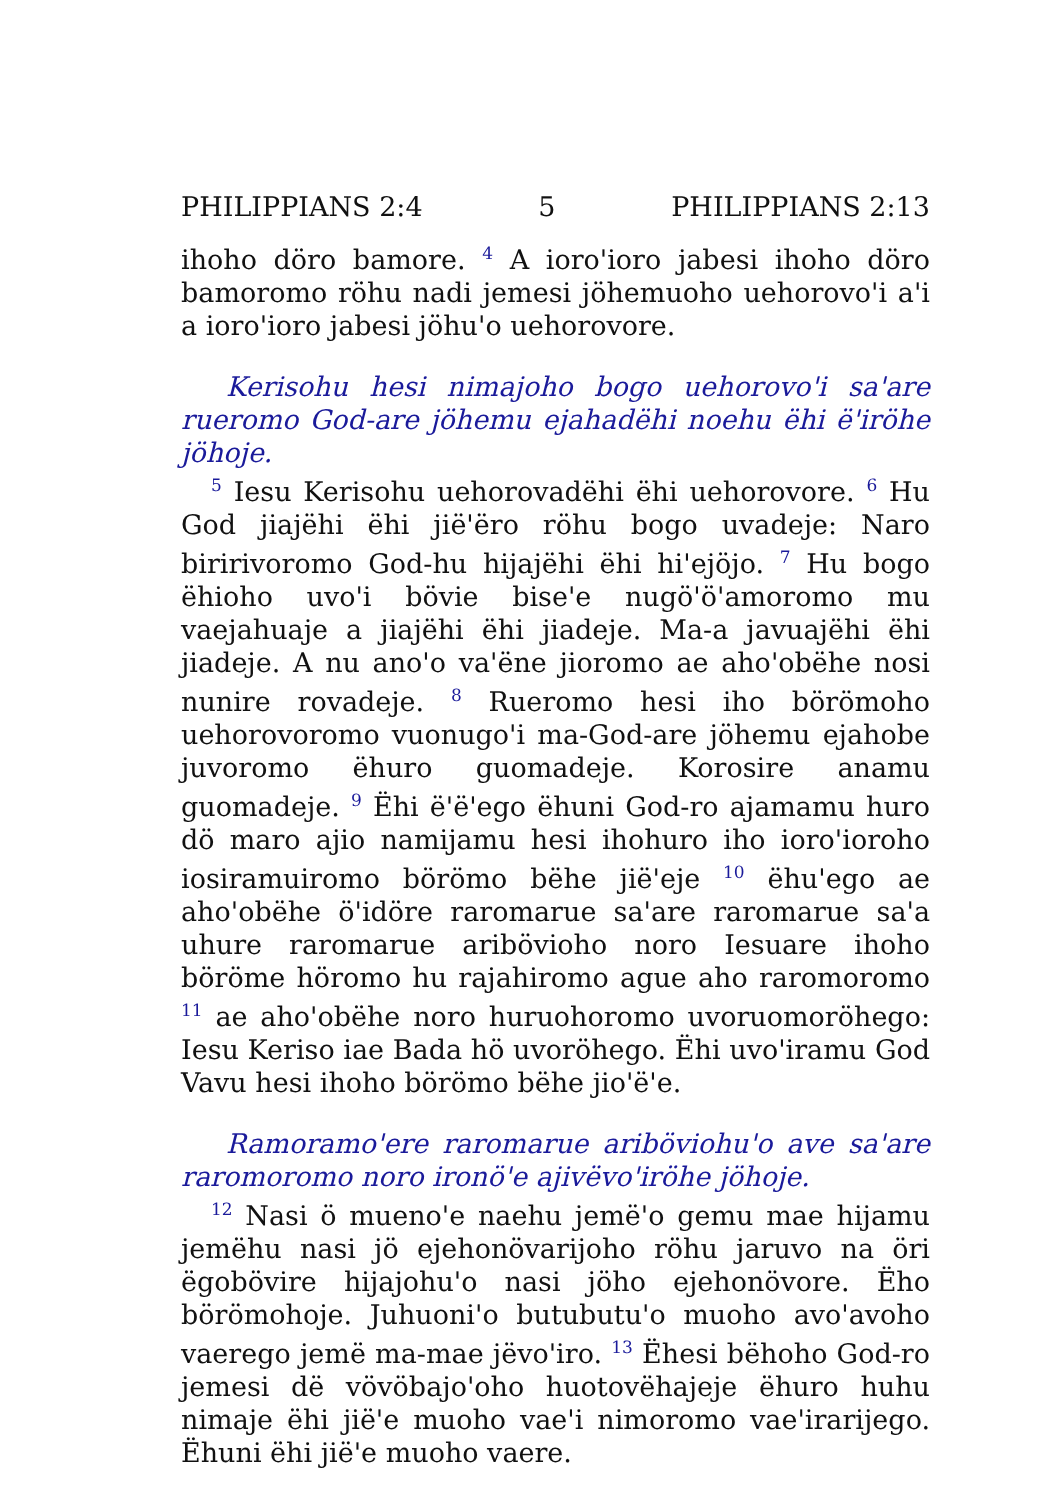PHILIPPIANS 2:4 5 PHILIPPIANS 2:13
ihoho döro bamore. <sup>4</sup> A ioroꞌioro jabesi ihoho döro bamoromo röhu nadi jemesi jöhemuoho uehorovoꞌi aꞌi a ioroꞌioro jabesi jöhuꞌo uehorovore.
Kerisohu hesi nimajoho bogo uehorovoꞌi saꞌare rueromo God-are jöhemu ejahadëhi noehu ëhi ëꞌiröhe jöhoje.
<sup>5</sup> Iesu Kerisohu uehorovadëhi ëhi uehorovore. <sup>6</sup> Hu God jiajëhi ëhi jiëꞌëro röhu bogo uvadeje: Naro biririvoromo God-hu hijajëhi ëhi hiꞌejöjo. <sup>7</sup> Hu bogo ëhioho uvoꞌi bövie biseꞌe nugöꞌöꞌamoromo mu vaejahuaje a jiajëhi ëhi jiadeje. Ma-a javuajëhi ëhi jiadeje. A nu anoꞌo vaꞌëne jioromo ae ahoꞌobëhe nosi nunire rovadeje. <sup>8</sup> Rueromo hesi iho börömoho uehorovoromo vuonugoꞌi ma-God-are jöhemu ejahobe juvoromo ëhuro guomadeje. Korosire anamu guomadeje. <sup>9</sup> Ëhi ëꞌëꞌego ëhuni God-ro ajamamu huro dö maro ajio namijamu hesi ihohuro iho ioroꞌioroho iosiramuiromo börömo bëhe jiëꞌeje <sup>10</sup> ëhuꞌego ae ahoꞌobëhe öꞌidöre raromarue saꞌare raromarue saꞌa uhure raromarue aribövioho noro Iesuare ihoho böröme höromo hu rajahiromo ague aho raromoromo <sup>11</sup> ae ahoꞌobëhe noro huruohoromo uvoruomoröhego: Iesu Keriso iae Bada hö uvoröhego. Ëhi uvoꞌiramu God Vavu hesi ihoho börömo bëhe jioꞌëꞌe.
Ramoramoꞌere raromarue ariböviohuꞌo ave saꞌare raromoromo noro ironöꞌe ajivëvoꞌiröhe jöhoje.
<sup>12</sup> Nasi ö muenoꞌe naehu jemëꞌo gemu mae hijamu jemëhu nasi jö ejehonövarijoho röhu jaruvo na öri ëgobövire hijajohuꞌo nasi jöho ejehonövore. Ëho börömohoje. Juhuoniꞌo butubutuꞌo muoho avoꞌavoho vaerego jemë ma-mae jëvoꞌiro. <sup>13</sup> Ëhesi bëhoho God-ro jemesi dë vövöbajoꞌoho huotovëhajeje ëhuro huhu nimaje ëhi jiëꞌe muoho vaeꞌi nimoromo vaeꞌirarijego. Ëhuni ëhi jiëꞌe muoho vaere.